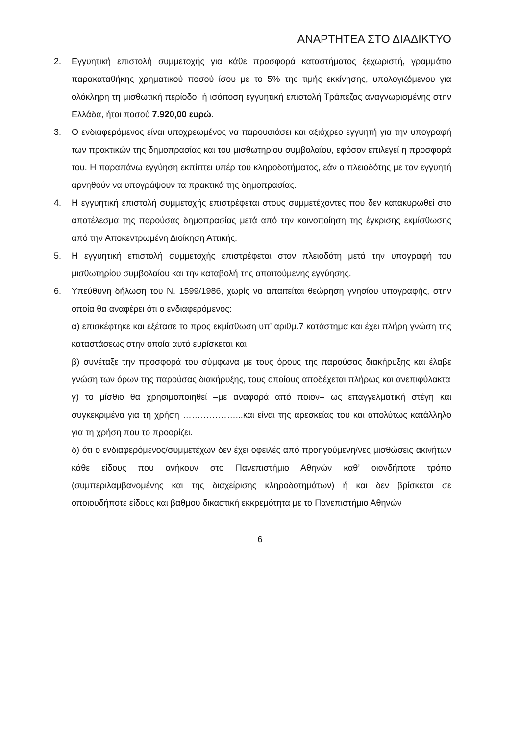ΑΝΑΡΤΗΤΕΑ ΣΤΟ ΔΙΑΔΙΚΤΥΟ
2. Εγγυητική επιστολή συμμετοχής για κάθε προσφορά καταστήματος ξεχωριστή, γραμμάτιο παρακαταθήκης χρηματικού ποσού ίσου με το 5% της τιμής εκκίνησης, υπολογιζόμενου για ολόκληρη τη μισθωτική περίοδο, ή ισόποση εγγυητική επιστολή Τράπεζας αναγνωρισμένης στην Ελλάδα, ήτοι ποσού 7.920,00 ευρώ.
3. Ο ενδιαφερόμενος είναι υποχρεωμένος να παρουσιάσει και αξιόχρεο εγγυητή για την υπογραφή των πρακτικών της δημοπρασίας και του μισθωτηρίου συμβολαίου, εφόσον επιλεγεί η προσφορά του. Η παραπάνω εγγύηση εκπίπτει υπέρ του κληροδοτήματος, εάν ο πλειοδότης με τον εγγυητή αρνηθούν να υπογράψουν τα πρακτικά της δημοπρασίας.
4. Η εγγυητική επιστολή συμμετοχής επιστρέφεται στους συμμετέχοντες που δεν κατακυρωθεί στο αποτέλεσμα της παρούσας δημοπρασίας μετά από την κοινοποίηση της έγκρισης εκμίσθωσης από την Αποκεντρωμένη Διοίκηση Αττικής.
5. Η εγγυητική επιστολή συμμετοχής επιστρέφεται στον πλειοδότη μετά την υπογραφή του μισθωτηρίου συμβολαίου και την καταβολή της απαιτούμενης εγγύησης.
6. Υπεύθυνη δήλωση του Ν. 1599/1986, χωρίς να απαιτείται θεώρηση γνησίου υπογραφής, στην οποία θα αναφέρει ότι ο ενδιαφερόμενος:
α) επισκέφτηκε και εξέτασε το προς εκμίσθωση υπ’ αριθμ.7 κατάστημα και έχει πλήρη γνώση της καταστάσεως στην οποία αυτό ευρίσκεται και
β) συνέταξε την προσφορά του σύμφωνα με τους όρους της παρούσας διακήρυξης και έλαβε γνώση των όρων της παρούσας διακήρυξης, τους οποίους αποδέχεται πλήρως και ανεπιφύλακτα
γ) το μίσθιο θα χρησιμοποιηθεί –με αναφορά από ποιον– ως επαγγελματική στέγη και συγκεκριμένα για τη χρήση ………………...και είναι της αρεσκείας του και απολύτως κατάλληλο για τη χρήση που το προορίζει.
δ) ότι ο ενδιαφερόμενος/συμμετέχων δεν έχει οφειλές από προηγούμενη/νες μισθώσεις ακινήτων κάθε είδους που ανήκουν στο Πανεπιστήμιο Αθηνών καθ’ οιονδήποτε τρόπο (συμπεριλαμβανομένης και της διαχείρισης κληροδοτημάτων) ή και δεν βρίσκεται σε οποιουδήποτε είδους και βαθμού δικαστική εκκρεμότητα με το Πανεπιστήμιο Αθηνών
6